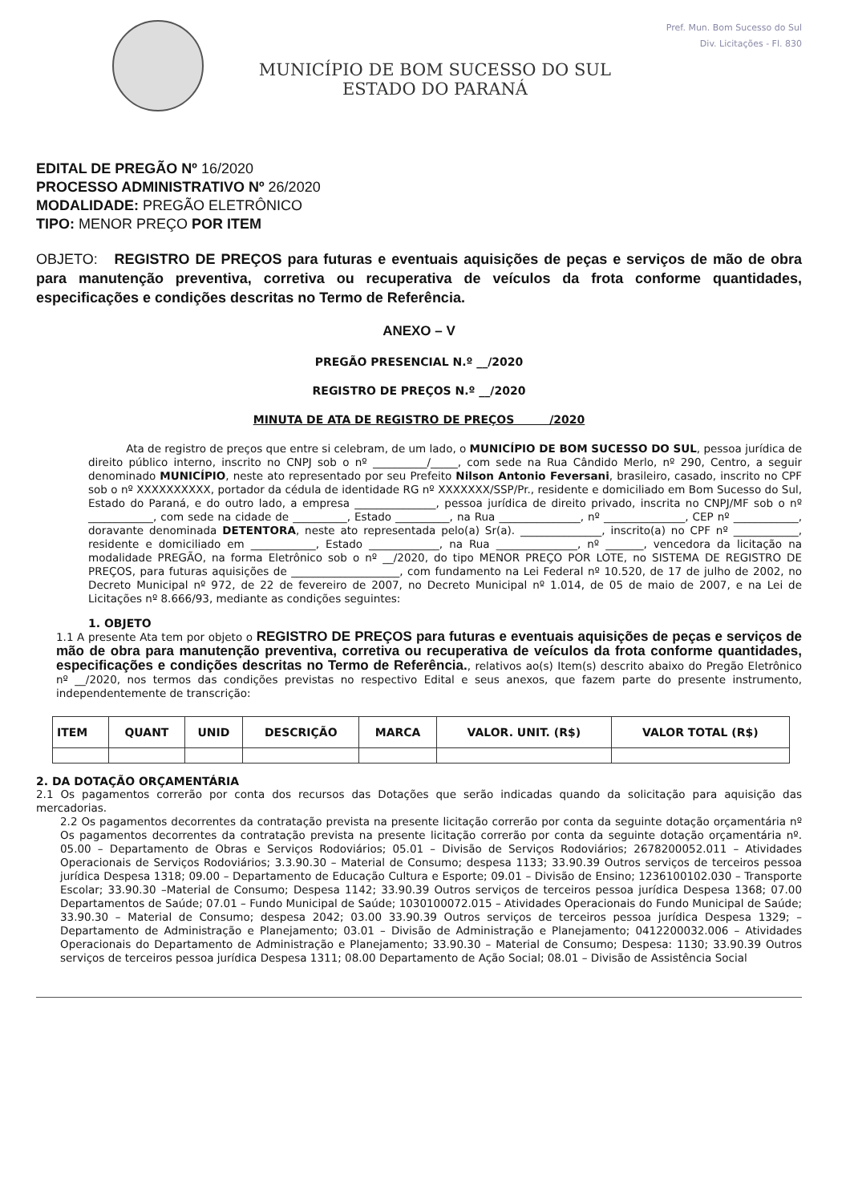MUNICÍPIO DE BOM SUCESSO DO SUL
ESTADO DO PARANÁ
Pref. Mun. Bom Sucesso do Sul
Div. Licitações - Fl. 830
EDITAL DE PREGÃO Nº 16/2020
PROCESSO ADMINISTRATIVO Nº 26/2020
MODALIDADE: PREGÃO ELETRÔNICO
TIPO: MENOR PREÇO POR ITEM
OBJETO: REGISTRO DE PREÇOS para futuras e eventuais aquisições de peças e serviços de mão de obra para manutenção preventiva, corretiva ou recuperativa de veículos da frota conforme quantidades, especificações e condições descritas no Termo de Referência.
ANEXO – V
PREGÃO PRESENCIAL N.º __/2020
REGISTRO DE PREÇOS N.º __/2020
MINUTA DE ATA DE REGISTRO DE PREÇOS /2020
Ata de registro de preços que entre si celebram, de um lado, o MUNICÍPIO DE BOM SUCESSO DO SUL, pessoa jurídica de direito público interno, inscrito no CNPJ sob o nº __________/_____, com sede na Rua Cândido Merlo, nº 290, Centro, a seguir denominado MUNICÍPIO, neste ato representado por seu Prefeito Nilson Antonio Feversani, brasileiro, casado, inscrito no CPF sob o nº XXXXXXXXXX, portador da cédula de identidade RG nº XXXXXXX/SSP/Pr., residente e domiciliado em Bom Sucesso do Sul, Estado do Paraná, e do outro lado, a empresa _______________, pessoa jurídica de direito privado, inscrita no CNPJ/MF sob o nº ____________, com sede na cidade de __________, Estado __________, na Rua _______________, nº _______________, CEP nº ____________, doravante denominada DETENTORA, neste ato representada pelo(a) Sr(a). _______________, inscrito(a) no CPF nº ____________, residente e domiciliado em ____________, Estado _____________, na Rua _______________, nº _______, vencedora da licitação na modalidade PREGÃO, na forma Eletrônico sob o nº __/2020, do tipo MENOR PREÇO POR LOTE, no SISTEMA DE REGISTRO DE PREÇOS, para futuras aquisições de ____________________, com fundamento na Lei Federal nº 10.520, de 17 de julho de 2002, no Decreto Municipal nº 972, de 22 de fevereiro de 2007, no Decreto Municipal nº 1.014, de 05 de maio de 2007, e na Lei de Licitações nº 8.666/93, mediante as condições seguintes:
1. OBJETO
1.1 A presente Ata tem por objeto o REGISTRO DE PREÇOS para futuras e eventuais aquisições de peças e serviços de mão de obra para manutenção preventiva, corretiva ou recuperativa de veículos da frota conforme quantidades, especificações e condições descritas no Termo de Referência., relativos ao(s) Item(s) descrito abaixo do Pregão Eletrônico nº __/2020, nos termos das condições previstas no respectivo Edital e seus anexos, que fazem parte do presente instrumento, independentemente de transcrição:
| ITEM | QUANT | UNID | DESCRIÇÃO | MARCA | VALOR. UNIT. (R$) | VALOR TOTAL (R$) |
| --- | --- | --- | --- | --- | --- | --- |
2. DA DOTAÇÃO ORÇAMENTÁRIA
2.1 Os pagamentos correrão por conta dos recursos das Dotações que serão indicadas quando da solicitação para aquisição das mercadorias.
2.2 Os pagamentos decorrentes da contratação prevista na presente licitação correrão por conta da seguinte dotação orçamentária nº Os pagamentos decorrentes da contratação prevista na presente licitação correrão por conta da seguinte dotação orçamentária nº. 05.00 – Departamento de Obras e Serviços Rodoviários; 05.01 – Divisão de Serviços Rodoviários; 2678200052.011 – Atividades Operacionais de Serviços Rodoviários; 3.3.90.30 – Material de Consumo; despesa 1133; 33.90.39 Outros serviços de terceiros pessoa jurídica Despesa 1318; 09.00 – Departamento de Educação Cultura e Esporte; 09.01 – Divisão de Ensino; 1236100102.030 – Transporte Escolar; 33.90.30 –Material de Consumo; Despesa 1142; 33.90.39 Outros serviços de terceiros pessoa jurídica Despesa 1368; 07.00 Departamentos de Saúde; 07.01 – Fundo Municipal de Saúde; 1030100072.015 – Atividades Operacionais do Fundo Municipal de Saúde; 33.90.30 – Material de Consumo; despesa 2042; 03.00 33.90.39 Outros serviços de terceiros pessoa jurídica Despesa 1329; – Departamento de Administração e Planejamento; 03.01 – Divisão de Administração e Planejamento; 0412200032.006 – Atividades Operacionais do Departamento de Administração e Planejamento; 33.90.30 – Material de Consumo; Despesa: 1130; 33.90.39 Outros serviços de terceiros pessoa jurídica Despesa 1311; 08.00 Departamento de Ação Social; 08.01 – Divisão de Assistência Social